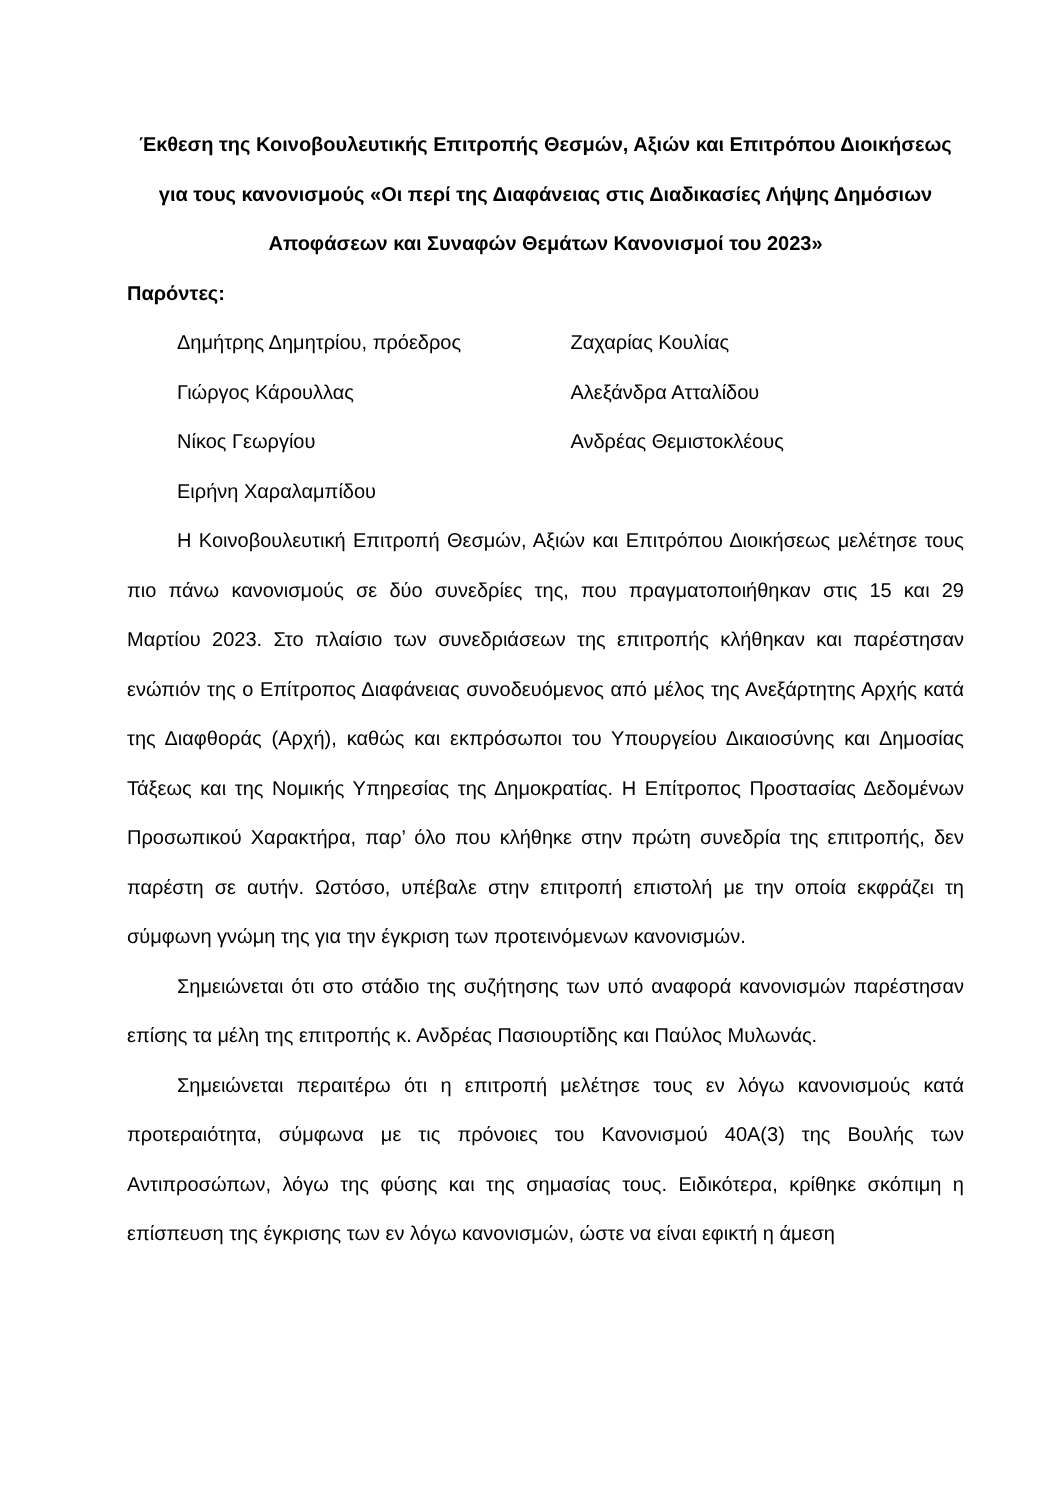Έκθεση της Κοινοβουλευτικής Επιτροπής Θεσμών, Αξιών και Επιτρόπου Διοικήσεως για τους κανονισμούς «Οι περί της Διαφάνειας στις Διαδικασίες Λήψης Δημόσιων Αποφάσεων και Συναφών Θεμάτων Κανονισμοί του 2023»
Παρόντες:
| Δημήτρης Δημητρίου, πρόεδρος | Ζαχαρίας Κουλίας |
| Γιώργος Κάρουλλας | Αλεξάνδρα Ατταλίδου |
| Νίκος Γεωργίου | Ανδρέας Θεμιστοκλέους |
| Ειρήνη Χαραλαμπίδου | |
Η Κοινοβουλευτική Επιτροπή Θεσμών, Αξιών και Επιτρόπου Διοικήσεως μελέτησε τους πιο πάνω κανονισμούς σε δύο συνεδρίες της, που πραγματοποιήθηκαν στις 15 και 29 Μαρτίου 2023. Στο πλαίσιο των συνεδριάσεων της επιτροπής κλήθηκαν και παρέστησαν ενώπιόν της ο Επίτροπος Διαφάνειας συνοδευόμενος από μέλος της Ανεξάρτητης Αρχής κατά της Διαφθοράς (Αρχή), καθώς και εκπρόσωποι του Υπουργείου Δικαιοσύνης και Δημοσίας Τάξεως και της Νομικής Υπηρεσίας της Δημοκρατίας. Η Επίτροπος Προστασίας Δεδομένων Προσωπικού Χαρακτήρα, παρ’ όλο που κλήθηκε στην πρώτη συνεδρία της επιτροπής, δεν παρέστη σε αυτήν. Ωστόσο, υπέβαλε στην επιτροπή επιστολή με την οποία εκφράζει τη σύμφωνη γνώμη της για την έγκριση των προτεινόμενων κανονισμών.
Σημειώνεται ότι στο στάδιο της συζήτησης των υπό αναφορά κανονισμών παρέστησαν επίσης τα μέλη της επιτροπής κ. Ανδρέας Πασιουρτίδης και Παύλος Μυλωνάς.
Σημειώνεται περαιτέρω ότι η επιτροπή μελέτησε τους εν λόγω κανονισμούς κατά προτεραιότητα, σύμφωνα με τις πρόνοιες του Κανονισμού 40Α(3) της Βουλής των Αντιπροσώπων, λόγω της φύσης και της σημασίας τους. Ειδικότερα, κρίθηκε σκόπιμη η επίσπευση της έγκρισης των εν λόγω κανονισμών, ώστε να είναι εφικτή η άμεση